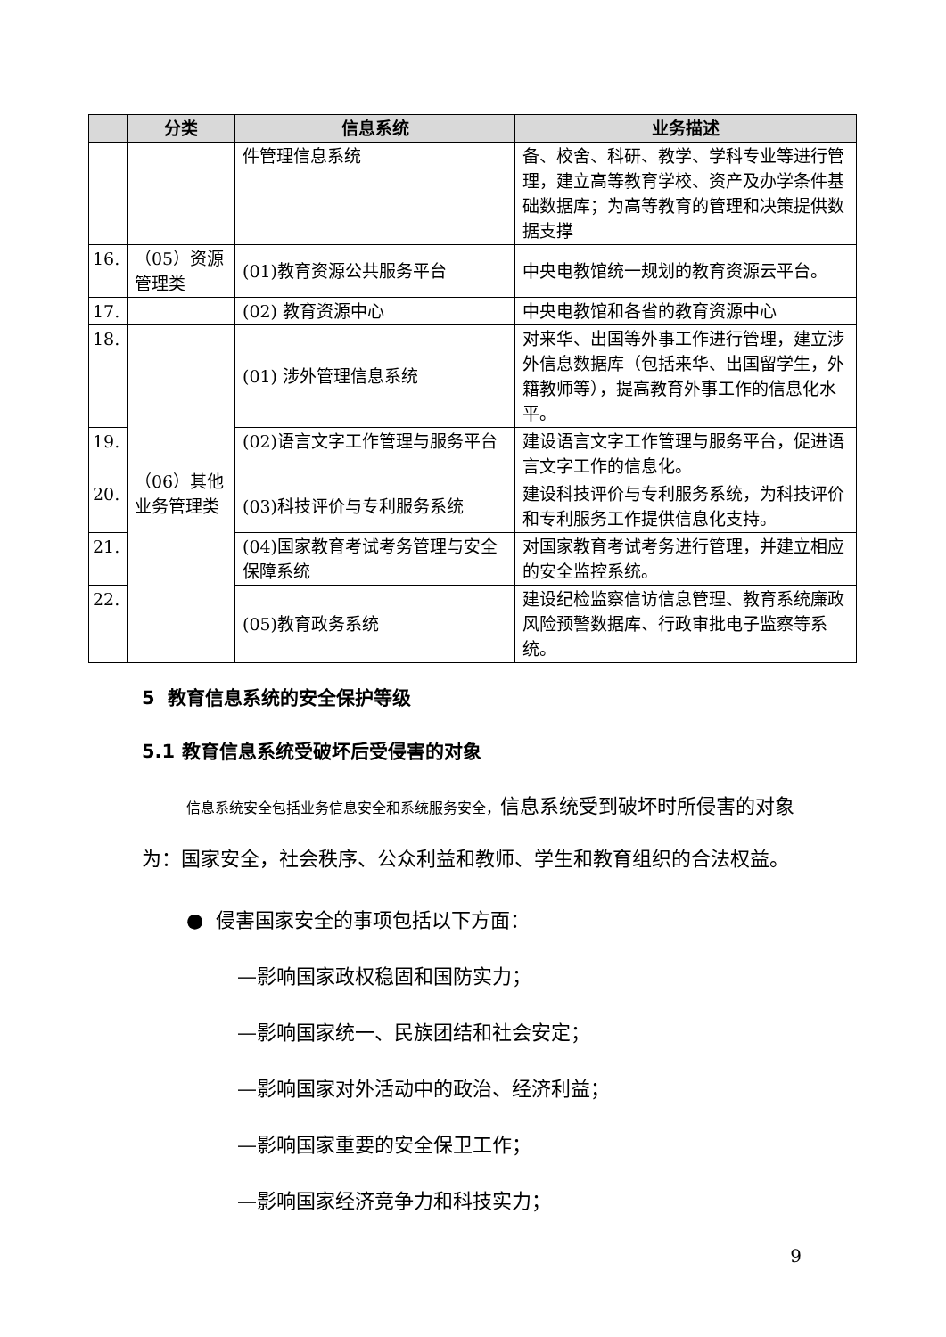| | 分类 | 信息系统 | 业务描述 |
| --- | --- | --- | --- |
| | | 件管理信息系统 | 备、校舍、科研、教学、学科专业等进行管理，建立高等教育学校、资产及办学条件基础数据库；为高等教育的管理和决策提供数据支撑 |
| 16. | （05）资源管理类 | (01)教育资源公共服务平台 | 中央电教馆统一规划的教育资源云平台。 |
| 17. | | (02) 教育资源中心 | 中央电教馆和各省的教育资源中心 |
| 18. | （06）其他业务管理类 | (01) 涉外管理信息系统 | 对来华、出国等外事工作进行管理，建立涉外信息数据库（包括来华、出国留学生，外籍教师等），提高教育外事工作的信息化水平。 |
| 19. | | (02)语言文字工作管理与服务平台 | 建设语言文字工作管理与服务平台，促进语言文字工作的信息化。 |
| 20. | | (03)科技评价与专利服务系统 | 建设科技评价与专利服务系统，为科技评价和专利服务工作提供信息化支持。 |
| 21. | | (04)国家教育考试考务管理与安全保障系统 | 对国家教育考试考务进行管理，并建立相应的安全监控系统。 |
| 22. | | (05)教育政务系统 | 建设纪检监察信访信息管理、教育系统廉政风险预警数据库、行政审批电子监察等系统。 |
5 教育信息系统的安全保护等级
5.1 教育信息系统受破坏后受侵害的对象
信息系统安全包括业务信息安全和系统服务安全，信息系统受到破坏时所侵害的对象为：国家安全，社会秩序、公众利益和教师、学生和教育组织的合法权益。
● 侵害国家安全的事项包括以下方面：
—影响国家政权稳固和国防实力；
—影响国家统一、民族团结和社会安定；
—影响国家对外活动中的政治、经济利益；
—影响国家重要的安全保卫工作；
—影响国家经济竞争力和科技实力；
9